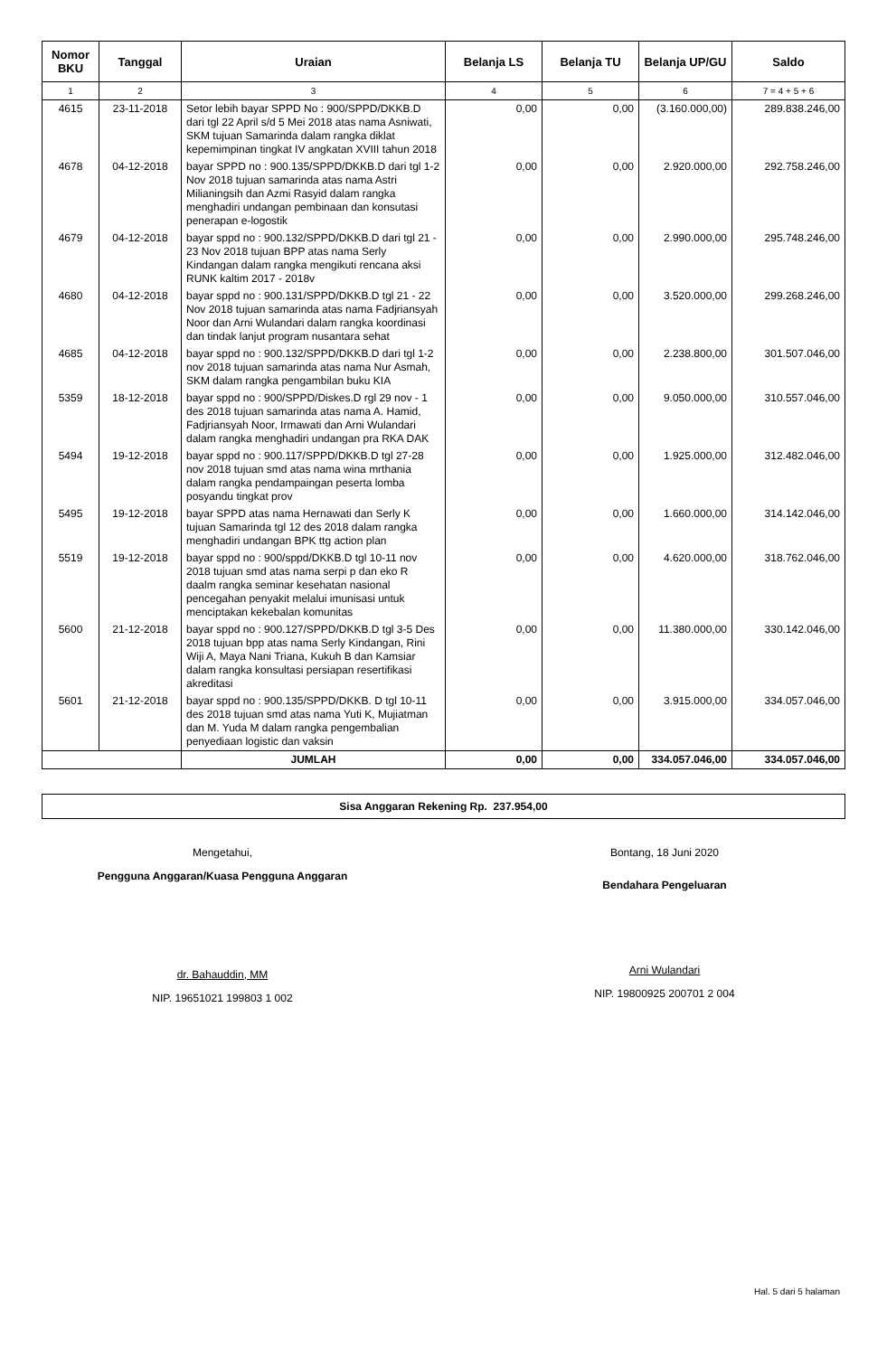| Nomor BKU | Tanggal | Uraian | Belanja LS | Belanja TU | Belanja UP/GU | Saldo |
| --- | --- | --- | --- | --- | --- | --- |
| 1 | 2 | 3 | 4 | 5 | 6 | 7 = 4 + 5 + 6 |
| 4615 | 23-11-2018 | Setor lebih bayar SPPD No : 900/SPPD/DKKB.D dari tgl 22 April s/d 5 Mei 2018 atas nama Asniwati, SKM tujuan Samarinda dalam rangka diklat kepemimpinan tingkat IV angkatan XVIII tahun 2018 | 0,00 | 0,00 | (3.160.000,00) | 289.838.246,00 |
| 4678 | 04-12-2018 | bayar SPPD no : 900.135/SPPD/DKKB.D dari tgl 1-2 Nov 2018 tujuan samarinda atas nama Astri Milianingsih dan Azmi Rasyid dalam rangka menghadiri undangan pembinaan dan konsutasi penerapan e-logostik | 0,00 | 0,00 | 2.920.000,00 | 292.758.246,00 |
| 4679 | 04-12-2018 | bayar sppd no : 900.132/SPPD/DKKB.D dari tgl 21 - 23 Nov 2018 tujuan BPP atas nama Serly Kindangan dalam rangka mengikuti rencana aksi RUNK kaltim 2017 - 2018v | 0,00 | 0,00 | 2.990.000,00 | 295.748.246,00 |
| 4680 | 04-12-2018 | bayar sppd no : 900.131/SPPD/DKKB.D tgl 21 - 22 Nov 2018 tujuan samarinda atas nama Fadjriansyah Noor dan Arni Wulandari dalam rangka koordinasi dan tindak lanjut program nusantara sehat | 0,00 | 0,00 | 3.520.000,00 | 299.268.246,00 |
| 4685 | 04-12-2018 | bayar sppd no : 900.132/SPPD/DKKB.D dari tgl 1-2 nov 2018 tujuan samarinda atas nama Nur Asmah, SKM dalam rangka pengambilan buku KIA | 0,00 | 0,00 | 2.238.800,00 | 301.507.046,00 |
| 5359 | 18-12-2018 | bayar sppd no : 900/SPPD/Diskes.D rgl 29 nov - 1 des 2018 tujuan samarinda atas nama A. Hamid, Fadjriansyah Noor, Irmawati dan Arni Wulandari dalam rangka menghadiri undangan pra RKA DAK | 0,00 | 0,00 | 9.050.000,00 | 310.557.046,00 |
| 5494 | 19-12-2018 | bayar sppd no : 900.117/SPPD/DKKB.D tgl 27-28 nov 2018 tujuan smd atas nama wina mrthania dalam rangka pendampaingan peserta lomba posyandu tingkat prov | 0,00 | 0,00 | 1.925.000,00 | 312.482.046,00 |
| 5495 | 19-12-2018 | bayar SPPD atas nama Hernawati dan Serly K tujuan Samarinda tgl 12 des 2018 dalam rangka menghadiri undangan BPK ttg action plan | 0,00 | 0,00 | 1.660.000,00 | 314.142.046,00 |
| 5519 | 19-12-2018 | bayar sppd no : 900/sppd/DKKB.D tgl 10-11 nov 2018 tujuan smd atas nama serpi p dan eko R daalm rangka seminar kesehatan nasional pencegahan penyakit melalui imunisasi untuk menciptakan kekebalan komunitas | 0,00 | 0,00 | 4.620.000,00 | 318.762.046,00 |
| 5600 | 21-12-2018 | bayar sppd no : 900.127/SPPD/DKKB.D tgl 3-5 Des 2018 tujuan bpp atas nama Serly Kindangan, Rini Wiji A, Maya Nani Triana, Kukuh B dan Kamsiar dalam rangka konsultasi persiapan resertifikasi akreditasi | 0,00 | 0,00 | 11.380.000,00 | 330.142.046,00 |
| 5601 | 21-12-2018 | bayar sppd no : 900.135/SPPD/DKKB. D tgl 10-11 des 2018 tujuan smd atas nama Yuti K, Mujiatman dan M. Yuda M dalam rangka pengembalian penyediaan logistic dan vaksin | 0,00 | 0,00 | 3.915.000,00 | 334.057.046,00 |
| | | JUMLAH | 0,00 | 0,00 | 334.057.046,00 | 334.057.046,00 |
Sisa Anggaran Rekening Rp. 237.954,00
Mengetahui,
Pengguna Anggaran/Kuasa Pengguna Anggaran
dr. Bahauddin, MM
NIP. 19651021 199803 1 002
Bontang, 18 Juni 2020
Bendahara Pengeluaran
Arni Wulandari
NIP. 19800925 200701 2 004
Hal. 5 dari 5 halaman